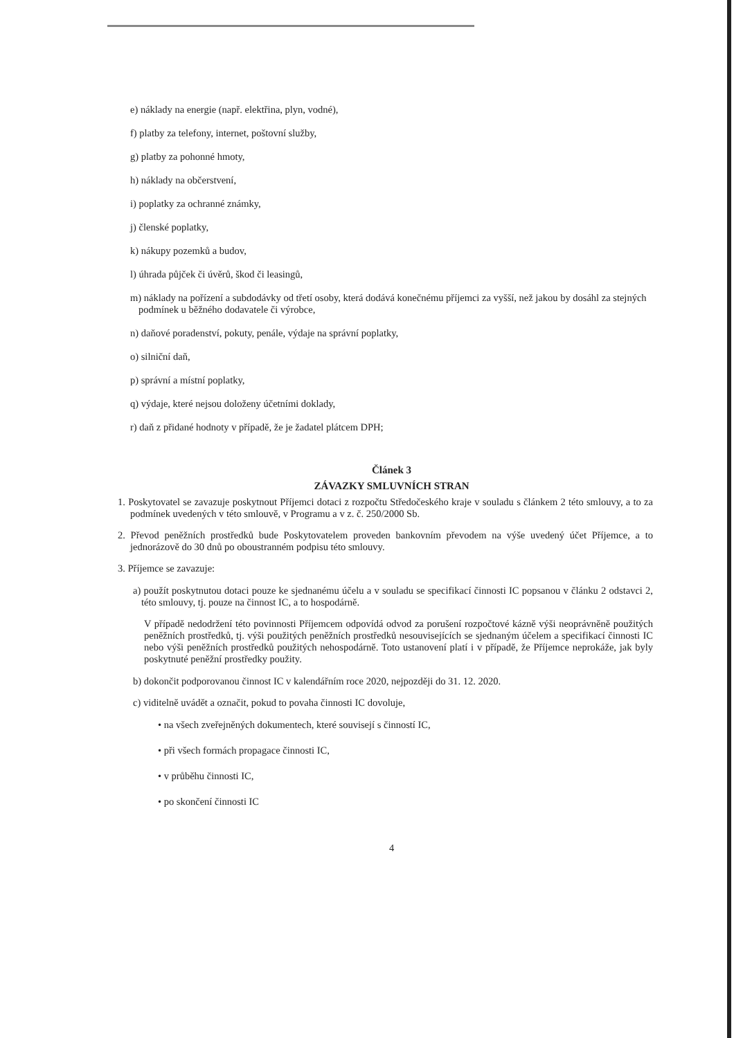e) náklady na energie (např. elektřina, plyn, vodné),
f) platby za telefony, internet, poštovní služby,
g) platby za pohonné hmoty,
h) náklady na občerstvení,
i) poplatky za ochranné známky,
j) členské poplatky,
k) nákupy pozemků a budov,
l) úhrada půjček či úvěrů, škod či leasingů,
m) náklady na pořízení a subdodávky od třetí osoby, která dodává konečnému příjemci za vyšší, než jakou by dosáhl za stejných podmínek u běžného dodavatele či výrobce,
n) daňové poradenství, pokuty, penále, výdaje na správní poplatky,
o) silniční daň,
p) správní a místní poplatky,
q) výdaje, které nejsou doloženy účetními doklady,
r) daň z přidané hodnoty v případě, že je žadatel plátcem DPH;
Článek 3
ZÁVAZKY SMLUVNÍCH STRAN
1. Poskytovatel se zavazuje poskytnout Příjemci dotaci z rozpočtu Středočeského kraje v souladu s článkem 2 této smlouvy, a to za podmínek uvedených v této smlouvě, v Programu a v z. č. 250/2000 Sb.
2. Převod peněžních prostředků bude Poskytovatelem proveden bankovním převodem na výše uvedený účet Příjemce, a to jednorázově do 30 dnů po oboustranném podpisu této smlouvy.
3. Příjemce se zavazuje:
a) použít poskytnutou dotaci pouze ke sjednanému účelu a v souladu se specifikací činnosti IC popsanou v článku 2 odstavci 2, této smlouvy, tj. pouze na činnost IC, a to hospodárně.
V případě nedodržení této povinnosti Příjemcem odpovídá odvod za porušení rozpočtové kázně výši neoprávněně použitých peněžních prostředků, tj. výši použitých peněžních prostředků nesouvisejících se sjednaným účelem a specifikací činnosti IC nebo výši peněžních prostředků použitých nehospodárně. Toto ustanovení platí i v případě, že Příjemce neprokáže, jak byly poskytnuté peněžní prostředky použity.
b) dokončit podporovanou činnost IC v kalendářním roce 2020, nejpozději do 31. 12. 2020.
c) viditelně uvádět a označit, pokud to povaha činnosti IC dovoluje,
• na všech zveřejněných dokumentech, které souvisejí s činností IC,
• při všech formách propagace činnosti IC,
• v průběhu činnosti IC,
• po skončení činnosti IC
4